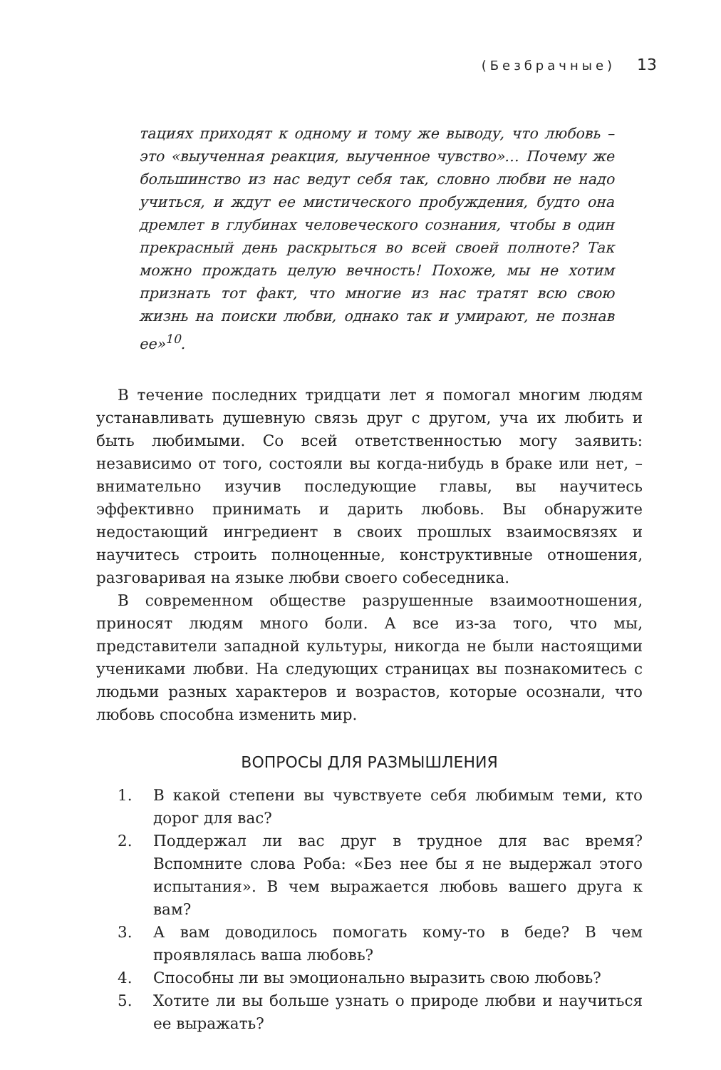(Безбрачные) 13
тациях приходят к одному и тому же выводу, что любовь – это «выученная реакция, выученное чувство»… Почему же большинство из нас ведут себя так, словно любви не надо учиться, и ждут ее мистического пробуждения, будто она дремлет в глубинах человеческого сознания, чтобы в один прекрасный день раскрыться во всей своей полноте? Так можно прождать целую вечность! Похоже, мы не хотим признать тот факт, что многие из нас тратят всю свою жизнь на поиски любви, однако так и умирают, не познав ее»<sup>10</sup>.
В течение последних тридцати лет я помогал многим людям устанавливать душевную связь друг с другом, уча их любить и быть любимыми. Со всей ответственностью могу заявить: независимо от того, состояли вы когда-нибудь в браке или нет, – внимательно изучив последующие главы, вы научитесь эффективно принимать и дарить любовь. Вы обнаружите недостающий ингредиент в своих прошлых взаимосвязях и научитесь строить полноценные, конструктивные отношения, разговаривая на языке любви своего собеседника.
В современном обществе разрушенные взаимоотношения, приносят людям много боли. А все из-за того, что мы, представители западной культуры, никогда не были настоящими учениками любви. На следующих страницах вы познакомитесь с людьми разных характеров и возрастов, которые осознали, что любовь способна изменить мир.
ВОПРОСЫ ДЛЯ РАЗМЫШЛЕНИЯ
1. В какой степени вы чувствуете себя любимым теми, кто дорог для вас?
2. Поддержал ли вас друг в трудное для вас время? Вспомните слова Роба: «Без нее бы я не выдержал этого испытания». В чем выражается любовь вашего друга к вам?
3. А вам доводилось помогать кому-то в беде? В чем проявлялась ваша любовь?
4. Способны ли вы эмоционально выразить свою любовь?
5. Хотите ли вы больше узнать о природе любви и научиться ее выражать?